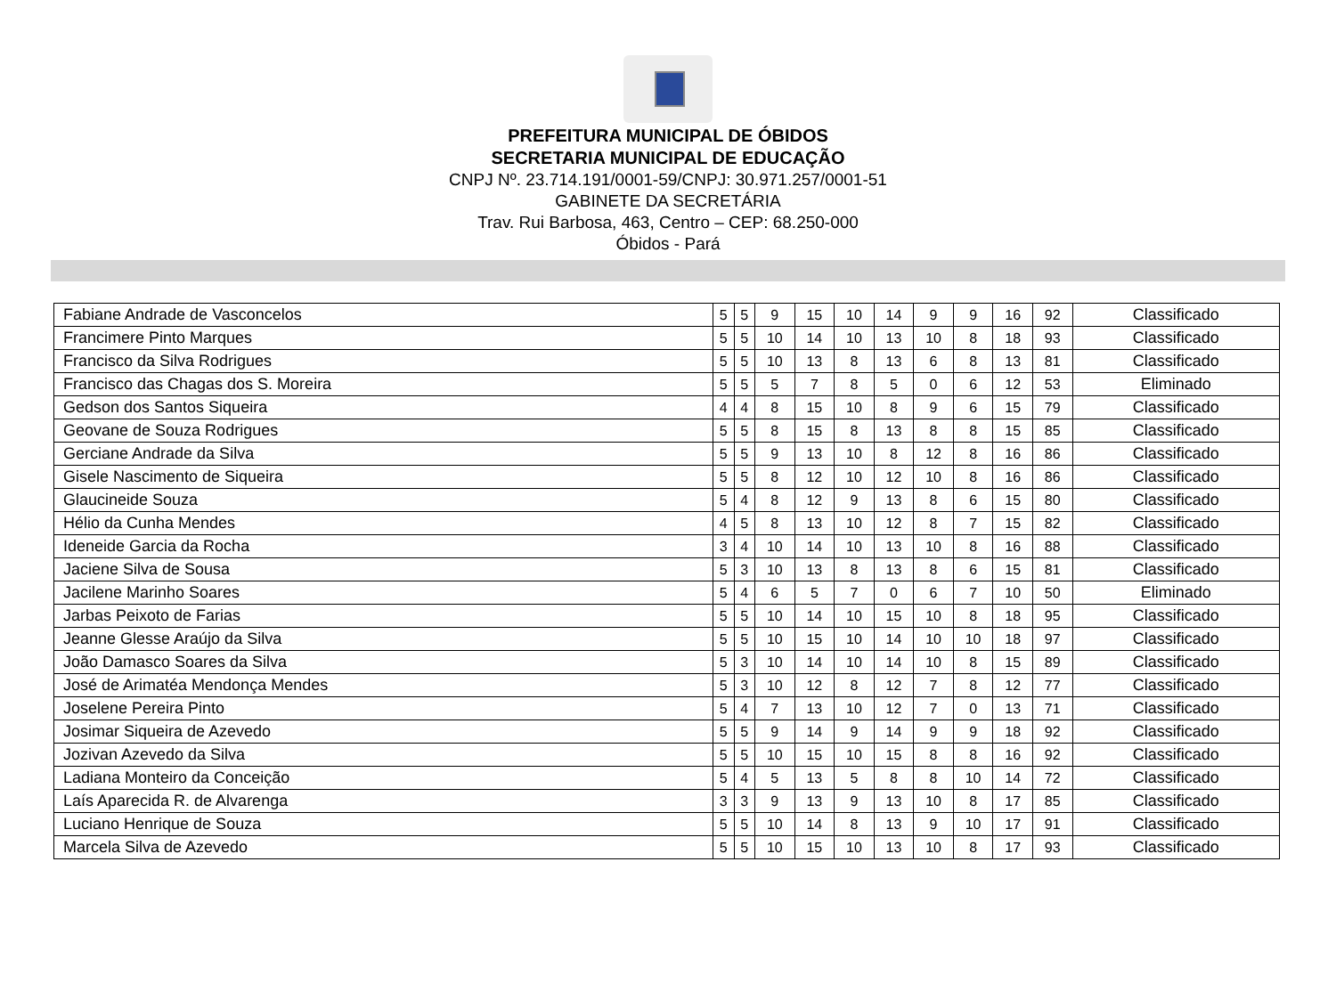PREFEITURA MUNICIPAL DE ÓBIDOS
SECRETARIA MUNICIPAL DE EDUCAÇÃO
CNPJ Nº. 23.714.191/0001-59/CNPJ: 30.971.257/0001-51
GABINETE DA SECRETÁRIA
Trav. Rui Barbosa, 463, Centro – CEP: 68.250-000
Óbidos - Pará
| Fabiane Andrade de Vasconcelos | 5 | 5 | 9 | 15 | 10 | 14 | 9 | 9 | 16 | 92 | Classificado |
| Francimere Pinto Marques | 5 | 5 | 10 | 14 | 10 | 13 | 10 | 8 | 18 | 93 | Classificado |
| Francisco da Silva Rodrigues | 5 | 5 | 10 | 13 | 8 | 13 | 6 | 8 | 13 | 81 | Classificado |
| Francisco das Chagas dos S. Moreira | 5 | 5 | 5 | 7 | 8 | 5 | 0 | 6 | 12 | 53 | Eliminado |
| Gedson dos Santos Siqueira | 4 | 4 | 8 | 15 | 10 | 8 | 9 | 6 | 15 | 79 | Classificado |
| Geovane de Souza Rodrigues | 5 | 5 | 8 | 15 | 8 | 13 | 8 | 8 | 15 | 85 | Classificado |
| Gerciane Andrade da Silva | 5 | 5 | 9 | 13 | 10 | 8 | 12 | 8 | 16 | 86 | Classificado |
| Gisele Nascimento de Siqueira | 5 | 5 | 8 | 12 | 10 | 12 | 10 | 8 | 16 | 86 | Classificado |
| Glaucineide Souza | 5 | 4 | 8 | 12 | 9 | 13 | 8 | 6 | 15 | 80 | Classificado |
| Hélio da Cunha Mendes | 4 | 5 | 8 | 13 | 10 | 12 | 8 | 7 | 15 | 82 | Classificado |
| Ideneide Garcia da Rocha | 3 | 4 | 10 | 14 | 10 | 13 | 10 | 8 | 16 | 88 | Classificado |
| Jaciene Silva de Sousa | 5 | 3 | 10 | 13 | 8 | 13 | 8 | 6 | 15 | 81 | Classificado |
| Jacilene Marinho Soares | 5 | 4 | 6 | 5 | 7 | 0 | 6 | 7 | 10 | 50 | Eliminado |
| Jarbas Peixoto de Farias | 5 | 5 | 10 | 14 | 10 | 15 | 10 | 8 | 18 | 95 | Classificado |
| Jeanne Glesse Araújo da Silva | 5 | 5 | 10 | 15 | 10 | 14 | 10 | 10 | 18 | 97 | Classificado |
| João Damasco Soares da Silva | 5 | 3 | 10 | 14 | 10 | 14 | 10 | 8 | 15 | 89 | Classificado |
| José de Arimatéa Mendonça Mendes | 5 | 3 | 10 | 12 | 8 | 12 | 7 | 8 | 12 | 77 | Classificado |
| Joselene Pereira Pinto | 5 | 4 | 7 | 13 | 10 | 12 | 7 | 0 | 13 | 71 | Classificado |
| Josimar Siqueira de Azevedo | 5 | 5 | 9 | 14 | 9 | 14 | 9 | 9 | 18 | 92 | Classificado |
| Jozivan Azevedo da Silva | 5 | 5 | 10 | 15 | 10 | 15 | 8 | 8 | 16 | 92 | Classificado |
| Ladiana Monteiro da Conceição | 5 | 4 | 5 | 13 | 5 | 8 | 8 | 10 | 14 | 72 | Classificado |
| Laís Aparecida R. de Alvarenga | 3 | 3 | 9 | 13 | 9 | 13 | 10 | 8 | 17 | 85 | Classificado |
| Luciano Henrique de Souza | 5 | 5 | 10 | 14 | 8 | 13 | 9 | 10 | 17 | 91 | Classificado |
| Marcela Silva de Azevedo | 5 | 5 | 10 | 15 | 10 | 13 | 10 | 8 | 17 | 93 | Classificado |